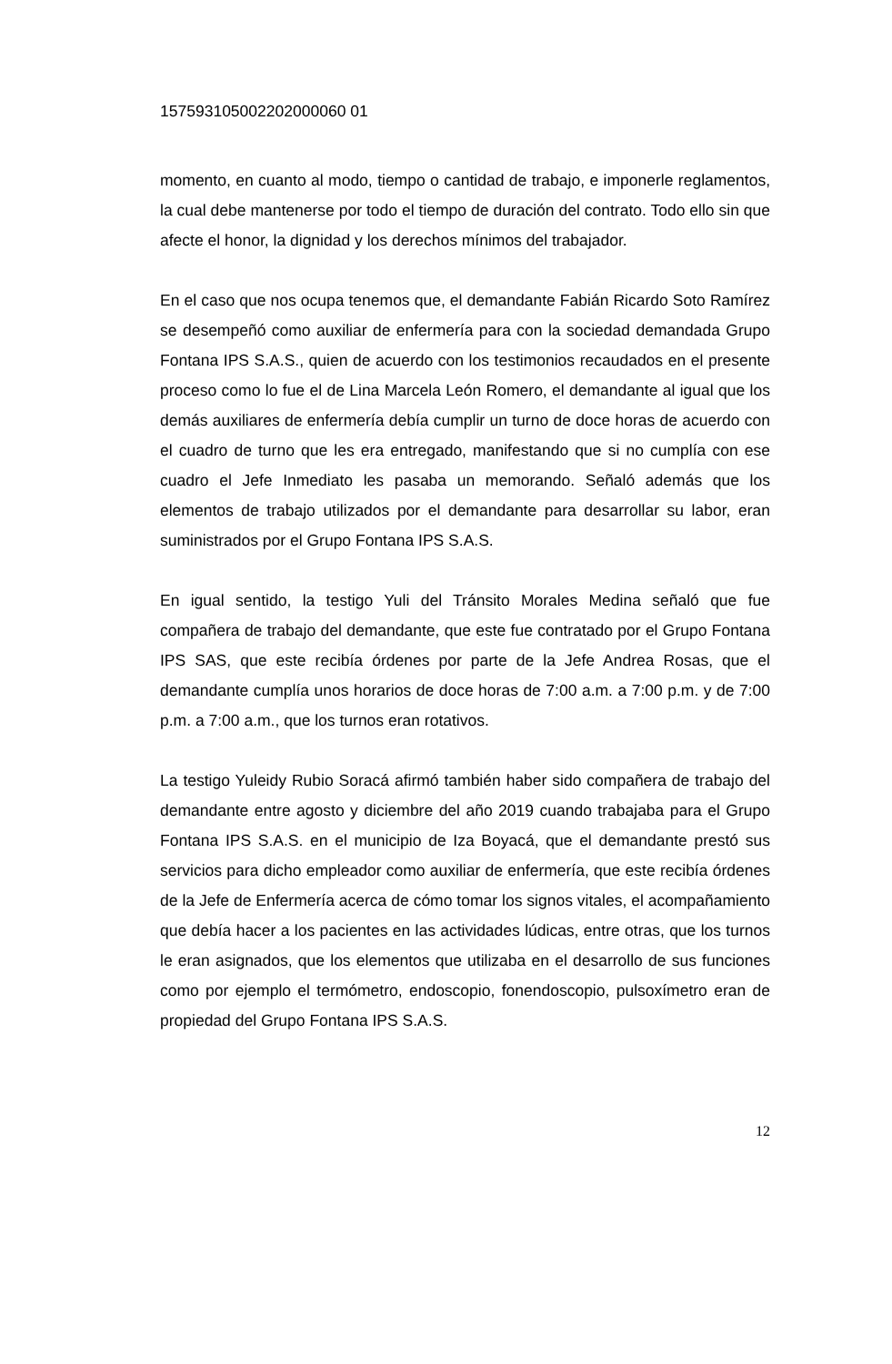157593105002202000060 01
momento, en cuanto al modo, tiempo o cantidad de trabajo, e imponerle reglamentos, la cual debe mantenerse por todo el tiempo de duración del contrato. Todo ello sin que afecte el honor, la dignidad y los derechos mínimos del trabajador.
En el caso que nos ocupa tenemos que, el demandante Fabián Ricardo Soto Ramírez se desempeñó como auxiliar de enfermería para con la sociedad demandada Grupo Fontana IPS S.A.S., quien de acuerdo con los testimonios recaudados en el presente proceso como lo fue el de Lina Marcela León Romero, el demandante al igual que los demás auxiliares de enfermería debía cumplir un turno de doce horas de acuerdo con el cuadro de turno que les era entregado, manifestando que si no cumplía con ese cuadro el Jefe Inmediato les pasaba un memorando. Señaló además que los elementos de trabajo utilizados por el demandante para desarrollar su labor, eran suministrados por el Grupo Fontana IPS S.A.S.
En igual sentido, la testigo Yuli del Tránsito Morales Medina señaló que fue compañera de trabajo del demandante, que este fue contratado por el Grupo Fontana IPS SAS, que este recibía órdenes por parte de la Jefe Andrea Rosas, que el demandante cumplía unos horarios de doce horas de 7:00 a.m. a 7:00 p.m. y de 7:00 p.m. a 7:00 a.m., que los turnos eran rotativos.
La testigo Yuleidy Rubio Soracá afirmó también haber sido compañera de trabajo del demandante entre agosto y diciembre del año 2019 cuando trabajaba para el Grupo Fontana IPS S.A.S. en el municipio de Iza Boyacá, que el demandante prestó sus servicios para dicho empleador como auxiliar de enfermería, que este recibía órdenes de la Jefe de Enfermería acerca de cómo tomar los signos vitales, el acompañamiento que debía hacer a los pacientes en las actividades lúdicas, entre otras, que los turnos le eran asignados, que los elementos que utilizaba en el desarrollo de sus funciones como por ejemplo el termómetro, endoscopio, fonendoscopio, pulsoxímetro eran de propiedad del Grupo Fontana IPS S.A.S.
12